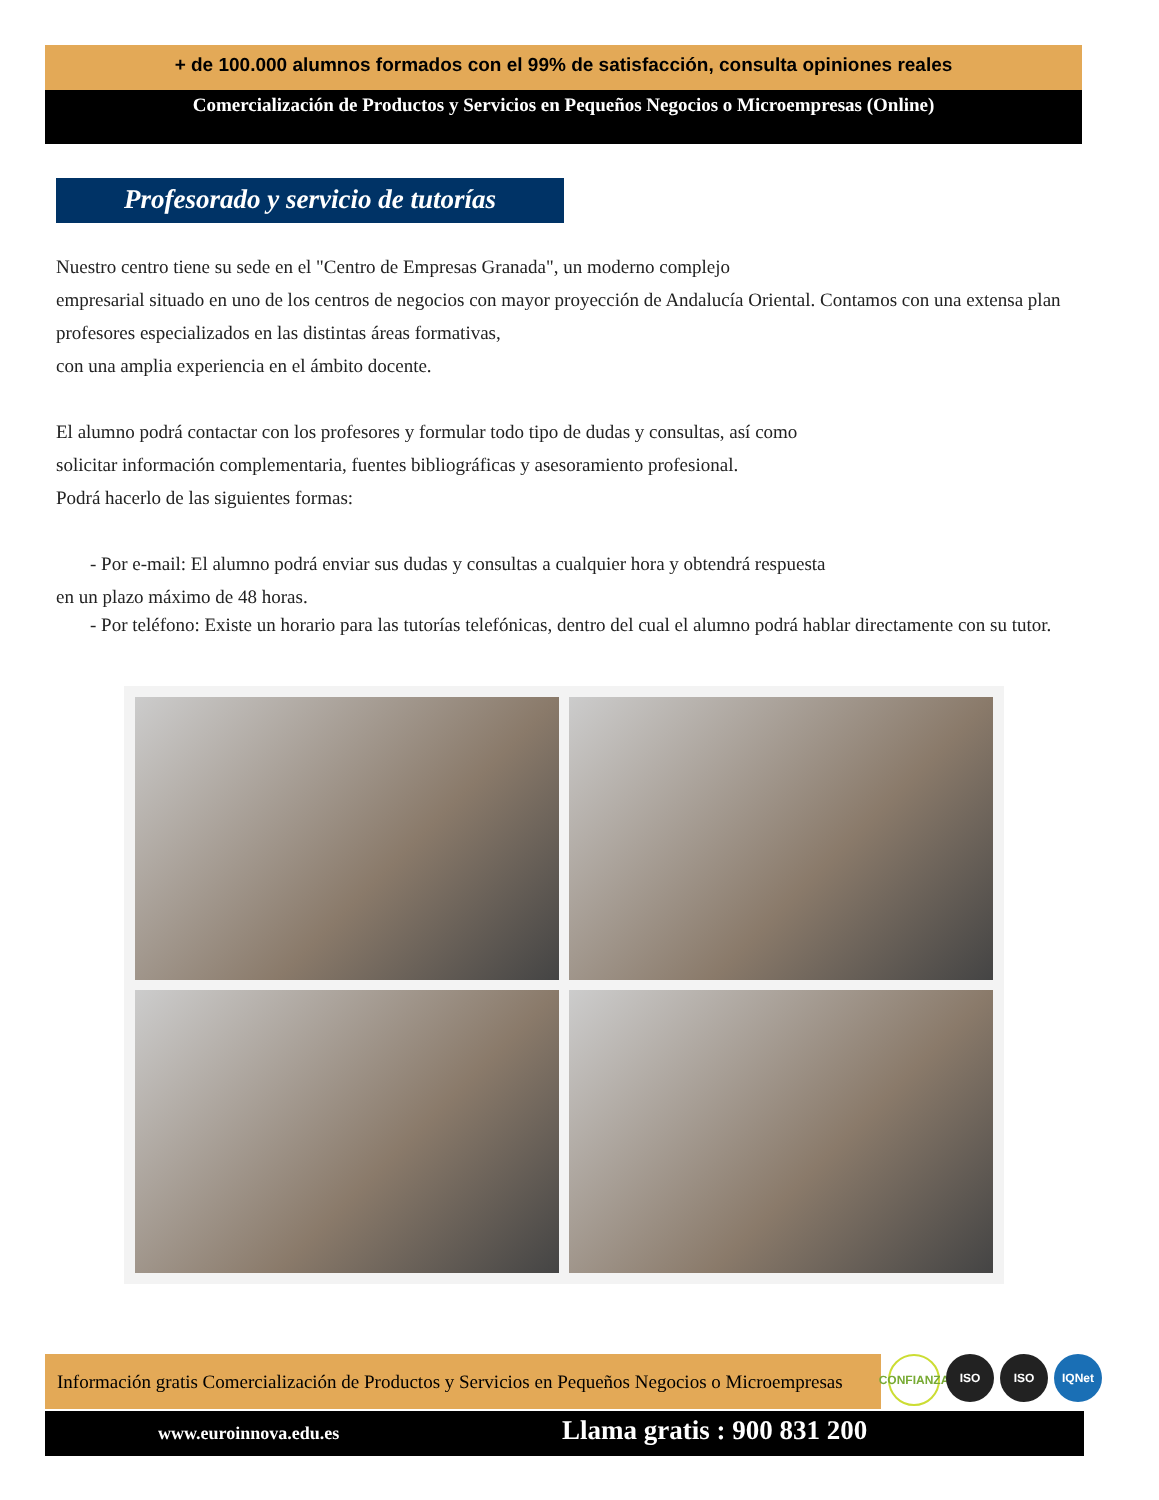+ de 100.000 alumnos formados con el 99% de satisfacción, consulta opiniones reales
Comercialización de Productos y Servicios en Pequeños Negocios o Microempresas (Online)
Profesorado y servicio de tutorías
Nuestro centro tiene su sede en el "Centro de Empresas Granada", un moderno complejo
empresarial situado en uno de los centros de negocios con mayor proyección de Andalucía Oriental. Contamos con una extensa plan
profesores especializados en las distintas áreas formativas,
con una amplia experiencia en el ámbito docente.
El alumno podrá contactar con los profesores y formular todo tipo de dudas y consultas, así como
solicitar información complementaria, fuentes bibliográficas y asesoramiento profesional.
Podrá hacerlo de las siguientes formas:
- Por e-mail: El alumno podrá enviar sus dudas y consultas a cualquier hora y obtendrá respuesta
en un plazo máximo de 48 horas.
- Por teléfono: Existe un horario para las tutorías telefónicas, dentro del cual el alumno podrá hablar directamente con su tutor.
Información gratis Comercialización de Productos y Servicios en Pequeños Negocios o Microempresas CONFIANZA ISO ISO IQNet
www.euroinnova.edu.es Llama gratis : 900 831 200